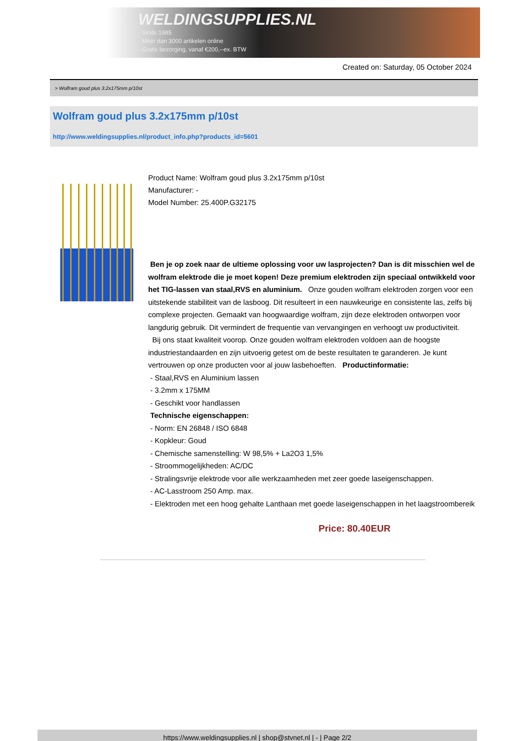WELDINGSUPPLIES.NL
- Sinds 1985
- Méér dan 3000 artikelen online
- Gratis bezorging, vanaf €200,--ex. BTW
Created on: Saturday, 05 October 2024
> Wolfram goud plus 3.2x175mm p/10st
Wolfram goud plus 3.2x175mm p/10st
http://www.weldingsupplies.nl/product_info.php?products_id=5601
Product Name: Wolfram goud plus 3.2x175mm p/10st
Manufacturer: -
Model Number: 25.400P.G32175
Ben je op zoek naar de ultieme oplossing voor uw lasprojecten? Dan is dit misschien wel de wolfram elektrode die je moet kopen! Deze premium elektroden zijn speciaal ontwikkeld voor het TIG-lassen van staal,RVS en aluminium. Onze gouden wolfram elektroden zorgen voor een uitstekende stabiliteit van de lasboog. Dit resulteert in een nauwkeurige en consistente las, zelfs bij complexe projecten. Gemaakt van hoogwaardige wolfram, zijn deze elektroden ontworpen voor langdurig gebruik. Dit vermindert de frequentie van vervangingen en verhoogt uw productiviteit.
Bij ons staat kwaliteit voorop. Onze gouden wolfram elektroden voldoen aan de hoogste industriestandaarden en zijn uitvoerig getest om de beste resultaten te garanderen. Je kunt vertrouwen op onze producten voor al jouw lasbehoeften. Productinformatie:
- Staal,RVS en Aluminium lassen
- 3.2mm x 175MM
- Geschikt voor handlassen
Technische eigenschappen:
- Norm: EN 26848 / ISO 6848
- Kopkleur: Goud
- Chemische samenstelling: W 98,5% + La2O3 1,5%
- Stroommogelijkheden: AC/DC
- Stralingsvrije elektrode voor alle werkzaamheden met zeer goede laseigenschappen.
- AC-Lasstroom 250 Amp. max.
- Elektroden met een hoog gehalte Lanthaan met goede laseigenschappen in het laagstroombereik
Price: 80.40EUR
https://www.weldingsupplies.nl | shop@stvnet.nl | - | Page 2/2